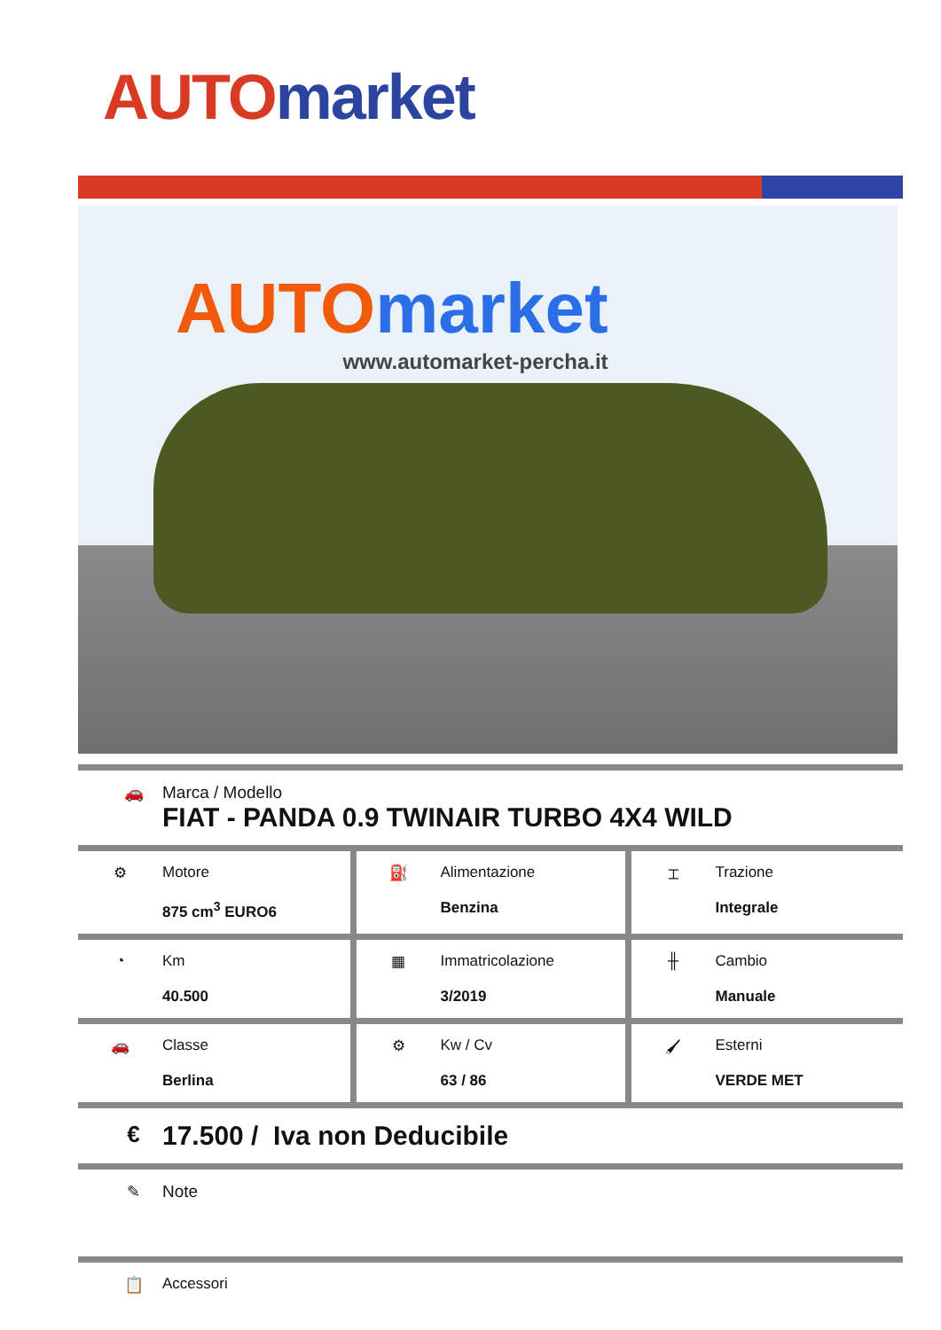AUTO market
AUTO market
www.automarket-percha.it
🚗 Marca / Modello
FIAT - PANDA 0.9 TWINAIR TURBO 4X4 WILD
| ⚙ Motore 875 cm<sup>3</sup> EURO6 | ⛽ Alimentazione Benzina | ⌶ Trazione Integrale |
| ◔ Km 40.500 | ▦ Immatricolazione 3/2019 | ╫ Cambio Manuale |
| 🚗 Classe Berlina | ⚙ Kw / Cv 63 / 86 | 🖌 Esterni VERDE MET |
€
17.500 / Iva non Deducibile
✎ Note
📋 Accessori